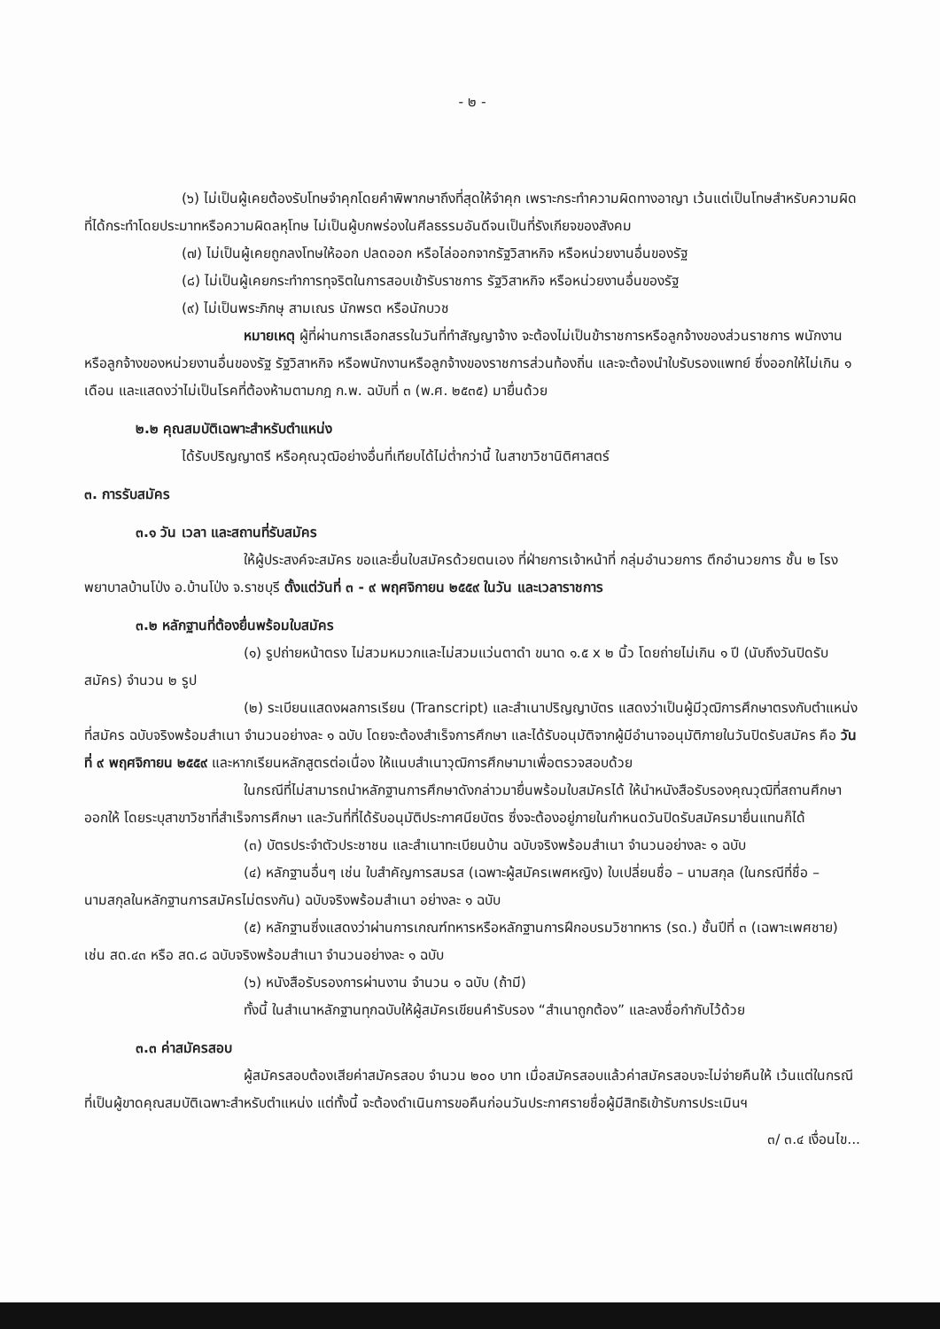- ๒ -
(๖) ไม่เป็นผู้เคยต้องรับโทษจำคุกโดยคำพิพากษาถึงที่สุดให้จำคุก เพราะกระทำความผิดทางอาญา เว้นแต่เป็นโทษสำหรับความผิดที่ได้กระทำโดยประมาทหรือความผิดลหุโทษ ไม่เป็นผู้บกพร่องในศีลธรรมอันดีจนเป็นที่รังเกียจของสังคม
(๗) ไม่เป็นผู้เคยถูกลงโทษให้ออก ปลดออก หรือไล่ออกจากรัฐวิสาหกิจ หรือหน่วยงานอื่นของรัฐ
(๘) ไม่เป็นผู้เคยกระทำการทุจริตในการสอบเข้ารับราชการ รัฐวิสาหกิจ หรือหน่วยงานอื่นของรัฐ
(๙) ไม่เป็นพระภิกษุ สามเณร นักพรต หรือนักบวช
หมายเหตุ ผู้ที่ผ่านการเลือกสรรในวันที่ทำสัญญาจ้าง จะต้องไม่เป็นข้าราชการหรือลูกจ้างของส่วนราชการ พนักงานหรือลูกจ้างของหน่วยงานอื่นของรัฐ รัฐวิสาหกิจ หรือพนักงานหรือลูกจ้างของราชการส่วนท้องถิ่น และจะต้องนำใบรับรองแพทย์ ซึ่งออกให้ไม่เกิน ๑ เดือน และแสดงว่าไม่เป็นโรคที่ต้องห้ามตามกฎ ก.พ. ฉบับที่ ๓ (พ.ศ. ๒๕๓๕) มายื่นด้วย
๒.๒ คุณสมบัติเฉพาะสำหรับตำแหน่ง
ได้รับปริญญาตรี หรือคุณวุฒิอย่างอื่นที่เทียบได้ไม่ต่ำกว่านี้ ในสาขาวิชานิติศาสตร์
๓. การรับสมัคร
๓.๑ วัน เวลา และสถานที่รับสมัคร
ให้ผู้ประสงค์จะสมัคร ขอและยื่นใบสมัครด้วยตนเอง ที่ฝ่ายการเจ้าหน้าที่ กลุ่มอำนวยการ ตึกอำนวยการ ชั้น ๒ โรงพยาบาลบ้านโป่ง อ.บ้านโป่ง จ.ราชบุรี ตั้งแต่วันที่ ๓ - ๙ พฤศจิกายน ๒๕๕๙ ในวัน และเวลาราชการ
๓.๒ หลักฐานที่ต้องยื่นพร้อมใบสมัคร
(๑) รูปถ่ายหน้าตรง ไม่สวมหมวกและไม่สวมแว่นตาดำ ขนาด ๑.๕ x ๒ นิ้ว โดยถ่ายไม่เกิน ๑ ปี (นับถึงวันปิดรับสมัคร) จำนวน ๒ รูป
(๒) ระเบียนแสดงผลการเรียน (Transcript) และสำเนาปริญญาบัตร แสดงว่าเป็นผู้มีวุฒิการศึกษาตรงกับตำแหน่งที่สมัคร ฉบับจริงพร้อมสำเนา จำนวนอย่างละ ๑ ฉบับ โดยจะต้องสำเร็จการศึกษา และได้รับอนุมัติจากผู้มีอำนาจอนุมัติภายในวันปิดรับสมัคร คือ วันที่ ๙ พฤศจิกายน ๒๕๕๙ และหากเรียนหลักสูตรต่อเนื่อง ให้แนบสำเนาวุฒิการศึกษามาเพื่อตรวจสอบด้วย
ในกรณีที่ไม่สามารถนำหลักฐานการศึกษาดังกล่าวมายื่นพร้อมใบสมัครได้ ให้นำหนังสือรับรองคุณวุฒิที่สถานศึกษาออกให้ โดยระบุสาขาวิชาที่สำเร็จการศึกษา และวันที่ที่ได้รับอนุมัติประกาศนียบัตร ซึ่งจะต้องอยู่ภายในกำหนดวันปิดรับสมัครมายื่นแทนก็ได้
(๓) บัตรประจำตัวประชาชน และสำเนาทะเบียนบ้าน ฉบับจริงพร้อมสำเนา จำนวนอย่างละ ๑ ฉบับ
(๔) หลักฐานอื่นๆ เช่น ใบสำคัญการสมรส (เฉพาะผู้สมัครเพศหญิง) ใบเปลี่ยนชื่อ – นามสกุล (ในกรณีที่ชื่อ – นามสกุลในหลักฐานการสมัครไม่ตรงกัน) ฉบับจริงพร้อมสำเนา อย่างละ ๑ ฉบับ
(๕) หลักฐานซึ่งแสดงว่าผ่านการเกณฑ์ทหารหรือหลักฐานการฝึกอบรมวิชาทหาร (รด.) ชั้นปีที่ ๓ (เฉพาะเพศชาย) เช่น สด.๔๓ หรือ สด.๘ ฉบับจริงพร้อมสำเนา จำนวนอย่างละ ๑ ฉบับ
(๖) หนังสือรับรองการผ่านงาน จำนวน ๑ ฉบับ (ถ้ามี)
ทั้งนี้ ในสำเนาหลักฐานทุกฉบับให้ผู้สมัครเขียนคำรับรอง “สำเนาถูกต้อง” และลงชื่อกำกับไว้ด้วย
๓.๓ ค่าสมัครสอบ
ผู้สมัครสอบต้องเสียค่าสมัครสอบ จำนวน ๒๐๐ บาท เมื่อสมัครสอบแล้วค่าสมัครสอบจะไม่จ่ายคืนให้ เว้นแต่ในกรณีที่เป็นผู้ขาดคุณสมบัติเฉพาะสำหรับตำแหน่ง แต่ทั้งนี้ จะต้องดำเนินการขอคืนก่อนวันประกาศรายชื่อผู้มีสิทธิเข้ารับการประเมินฯ
๓/ ๓.๔ เงื่อนไข...